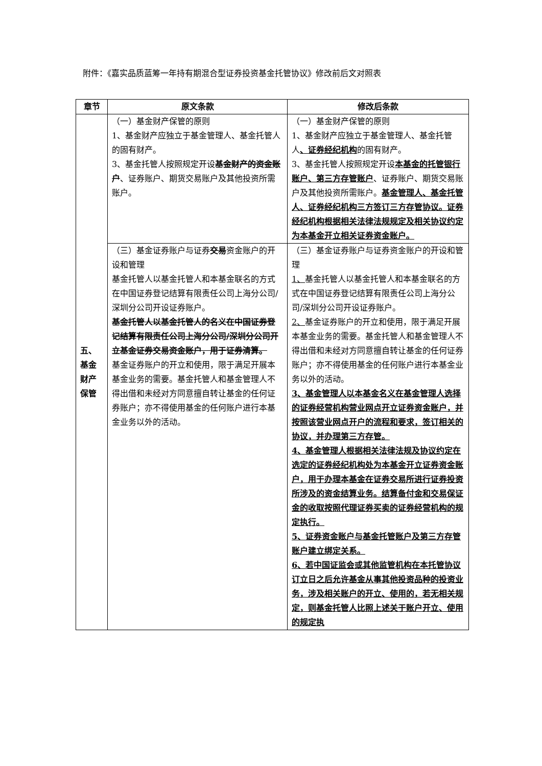附件：《嘉实品质蓝筹一年持有期混合型证券投资基金托管协议》修改前后文对照表
| 章节 | 原文条款 | 修改后条款 |
| --- | --- | --- |
| 五、 基金 财产 保管 | （一）基金财产保管的原则 1、基金财产应独立于基金管理人、基金托管人的固有财产。 3、基金托管人按照规定开设 基金财产的资金账户 、证券账户、期货交易账户及其他投资所需账户。 | （一）基金财产保管的原则 1、基金财产应独立于基金管理人、基金托管人 、证券经纪机构 的固有财产。 3、基金托管人按照规定开设 本基金的托管银行账户、第三方存管账户 、证券账户、期货交易账户及其他投资所需账户。 基金管理人、基金托管人、证券经纪机构三方签订三方存管协议。证券经纪机构根据相关法律法规规定及相关协议约定为本基金开立相关证券资金账户。 |
| | （三）基金证券账户与证券 交易 资金账户的开设和管理 基金托管人以基金托管人和本基金联名的方式在中国证券登记结算有限责任公司上海分公司/深圳分公司开设证券账户。 基金托管人以基金托管人的名义在中国证券登记结算有限责任公司上海分公司/深圳分公司开立基金证券交易资金账户，用于证券清算。 基金证券账户的开立和使用，限于满足开展本基金业务的需要。基金托管人和基金管理人不得出借和未经对方同意擅自转让基金的任何证券账户；亦不得使用基金的任何账户进行本基金业务以外的活动。 | （三）基金证券账户与证券资金账户的开设和管理 1、 基金托管人以基金托管人和本基金联名的方式在中国证券登记结算有限责任公司上海分公司/深圳分公司开设证券账户。 2、 基金证券账户的开立和使用，限于满足开展本基金业务的需要。基金托管人和基金管理人不得出借和未经对方同意擅自转让基金的任何证券账户；亦不得使用基金的任何账户进行本基金业务以外的活动。 3、基金管理人以本基金名义在基金管理人选择的证券经营机构营业网点开立证券资金账户，并按照该营业网点开户的流程和要求，签订相关的协议，并办理第三方存管。 4、基金管理人根据相关法律法规及协议约定在选定的证券经纪机构处为本基金开立证券资金账户，用于办理本基金在证券交易所进行证券投资所涉及的资金结算业务。结算备付金和交易保证金的收取按照代理证券买卖的证券经营机构的规定执行。 5、证券资金账户与基金托管账户及第三方存管账户建立绑定关系。 6、若中国证监会或其他监管机构在本托管协议订立日之后允许基金从事其他投资品种的投资业务，涉及相关账户的开立、使用的，若无相关规定，则基金托管人比照上述关于账户开立、使用的规定执 |